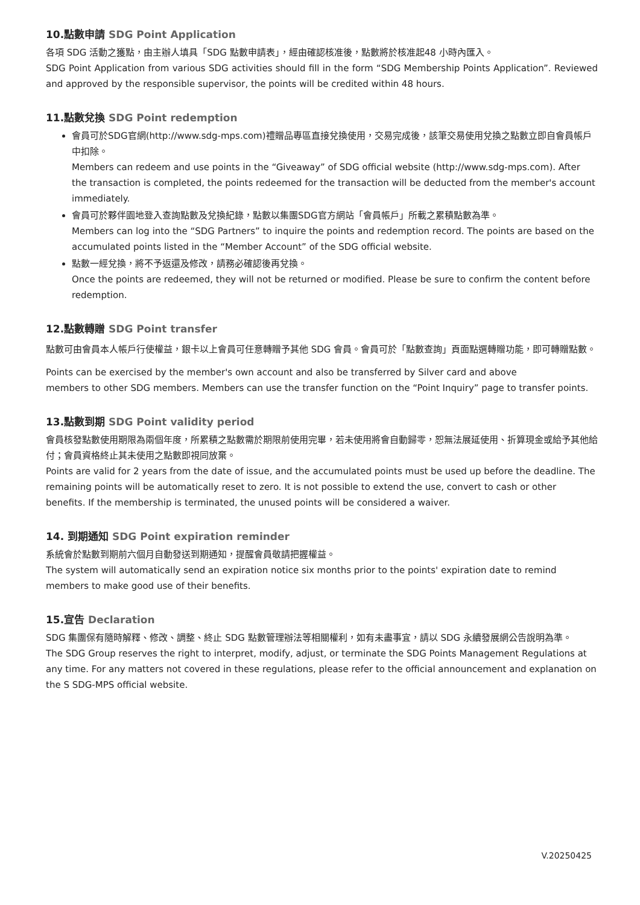10.點數申請 SDG Point Application
各項 SDG 活動之獲點，由主辦人填具「SDG 點數申請表」，經由確認核准後，點數將於核准起48 小時內匯入。
SDG Point Application from various SDG activities should fill in the form “SDG Membership Points Application”. Reviewed and approved by the responsible supervisor, the points will be credited within 48 hours.
11.點數兌換 SDG Point redemption
會員可於SDG官網(http://www.sdg-mps.com)禮贈品專區直接兌換使用，交易完成後，該筆交易使用兌換之點數立即自會員帳戶中扣除。
Members can redeem and use points in the “Giveaway” of SDG official website (http://www.sdg-mps.com). After the transaction is completed, the points redeemed for the transaction will be deducted from the member's account immediately.
會員可於夥伴園地登入查詢點數及兌換紀錄，點數以集團SDG官方網站「會員帳戶」所載之累積點數為準。
Members can log into the “SDG Partners” to inquire the points and redemption record. The points are based on the accumulated points listed in the “Member Account” of the SDG official website.
點數一經兌換，將不予返還及修改，請務必確認後再兌換。
Once the points are redeemed, they will not be returned or modified. Please be sure to confirm the content before redemption.
12.點數轉贈 SDG Point transfer
點數可由會員本人帳戶行使權益，銀卡以上會員可任意轉贈予其他 SDG 會員。會員可於「點數查詢」頁面點選轉贈功能，即可轉贈點數。
Points can be exercised by the member's own account and also be transferred by Silver card and above
members to other SDG members. Members can use the transfer function on the “Point Inquiry” page to transfer points.
13.點數到期 SDG Point validity period
會員核發點數使用期限為兩個年度，所累積之點數需於期限前使用完畢，若未使用將會自動歸零，恕無法展延使用、折算現金或給予其他給付；會員資格終止其未使用之點數即視同放棄。
Points are valid for 2 years from the date of issue, and the accumulated points must be used up before the deadline. The remaining points will be automatically reset to zero. It is not possible to extend the use, convert to cash or other benefits. If the membership is terminated, the unused points will be considered a waiver.
14. 到期通知 SDG Point expiration reminder
系統會於點數到期前六個月自動發送到期通知，提醒會員敬請把握權益。
The system will automatically send an expiration notice six months prior to the points' expiration date to remind members to make good use of their benefits.
15.宣告 Declaration
SDG 集團保有隨時解釋、修改、調整、終止 SDG 點數管理辦法等相關權利，如有未盡事宜，請以 SDG 永續發展網公告說明為準。
The SDG Group reserves the right to interpret, modify, adjust, or terminate the SDG Points Management Regulations at any time. For any matters not covered in these regulations, please refer to the official announcement and explanation on the S SDG-MPS official website.
V.20250425